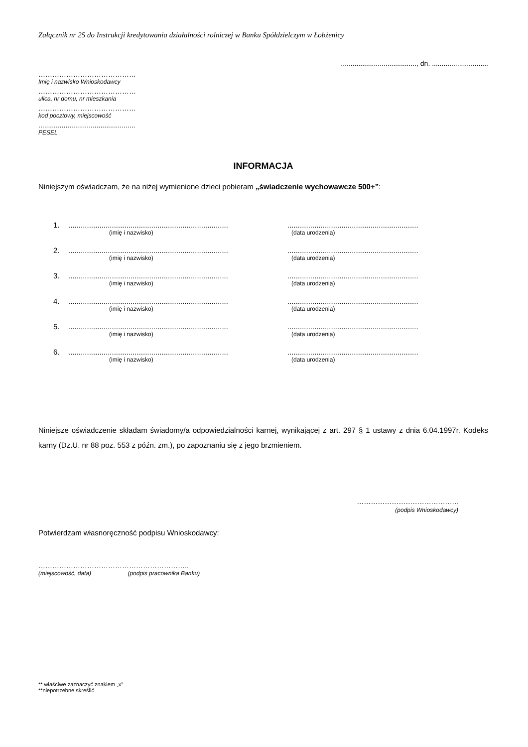Załącznik nr 25 do Instrukcji kredytowania działalności rolniczej w Banku Spółdzielczym w Łobżenicy
......................................., dn. .............................
……………………………………
Imię i nazwisko Wnioskodawcy
……………………………………
ulica, nr domu, nr mieszkania
……………………………………
kod pocztowy, miejscowość
..................................................
PESEL
INFORMACJA
Niniejszym oświadczam, że na niżej wymienione dzieci pobieram „świadczenie wychowawcze 500+”:
1.............................................................................................................................................
(imię i nazwisko) (data urodzenia)
2.............................................................................................................................................
(imię i nazwisko) (data urodzenia)
3.............................................................................................................................................
(imię i nazwisko) (data urodzenia)
4.............................................................................................................................................
(imię i nazwisko) (data urodzenia)
5.............................................................................................................................................
(imię i nazwisko) (data urodzenia)
6.............................................................................................................................................
(imię i nazwisko) (data urodzenia)
Niniejsze oświadczenie składam świadomy/a odpowiedzialności karnej, wynikającej z art. 297 § 1 ustawy z dnia 6.04.1997r. Kodeks karny (Dz.U. nr 88 poz. 553 z późn. zm.), po zapoznaniu się z jego brzmieniem.
……………………………………..
(podpis Wnioskodawcy)
Potwierdzam własnoręczność podpisu Wnioskodawcy:
………………………………………………………..
(miejscowość, data) (podpis pracownika Banku)
** właściwe zaznaczyć znakiem „x”
**niepotrzebne skreślić